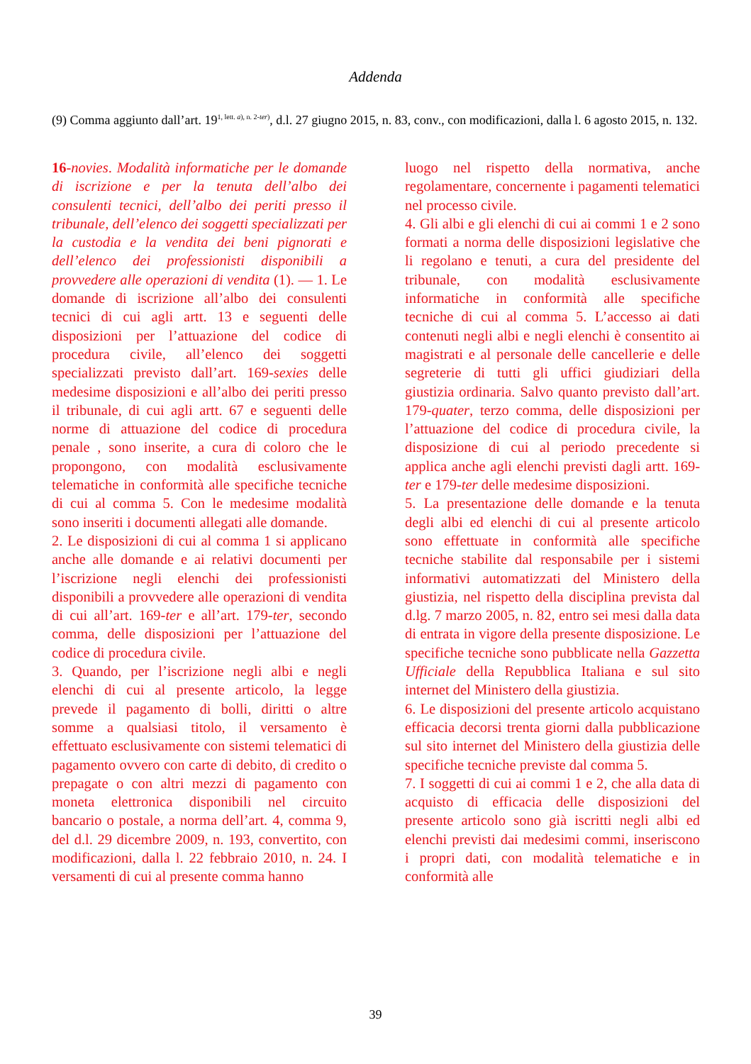Addenda
(9) Comma aggiunto dall’art. 19<sup>1, lett. a), n. 2-ter)</sup>, d.l. 27 giugno 2015, n. 83, conv., con modificazioni, dalla l. 6 agosto 2015, n. 132.
16-novies. Modalità informatiche per le domande di iscrizione e per la tenuta dell’albo dei consulenti tecnici, dell’albo dei periti presso il tribunale, dell’elenco dei soggetti specializzati per la custodia e la vendita dei beni pignorati e dell’elenco dei professionisti disponibili a provvedere alle operazioni di vendita (1). — 1. Le domande di iscrizione all’albo dei consulenti tecnici di cui agli artt. 13 e seguenti delle disposizioni per l’attuazione del codice di procedura civile, all’elenco dei soggetti specializzati previsto dall’art. 169-sexies delle medesime disposizioni e all’albo dei periti presso il tribunale, di cui agli artt. 67 e seguenti delle norme di attuazione del codice di procedura penale , sono inserite, a cura di coloro che le propongono, con modalità esclusivamente telematiche in conformità alle specifiche tecniche di cui al comma 5. Con le medesime modalità sono inseriti i documenti allegati alle domande.
2. Le disposizioni di cui al comma 1 si applicano anche alle domande e ai relativi documenti per l’iscrizione negli elenchi dei professionisti disponibili a provvedere alle operazioni di vendita di cui all’art. 169-ter e all’art. 179-ter, secondo comma, delle disposizioni per l’attuazione del codice di procedura civile.
3. Quando, per l’iscrizione negli albi e negli elenchi di cui al presente articolo, la legge prevede il pagamento di bolli, diritti o altre somme a qualsiasi titolo, il versamento è effettuato esclusivamente con sistemi telematici di pagamento ovvero con carte di debito, di credito o prepagate o con altri mezzi di pagamento con moneta elettronica disponibili nel circuito bancario o postale, a norma dell’art. 4, comma 9, del d.l. 29 dicembre 2009, n. 193, convertito, con modificazioni, dalla l. 22 febbraio 2010, n. 24. I versamenti di cui al presente comma hanno
luogo nel rispetto della normativa, anche regolamentare, concernente i pagamenti telematici nel processo civile.
4. Gli albi e gli elenchi di cui ai commi 1 e 2 sono formati a norma delle disposizioni legislative che li regolano e tenuti, a cura del presidente del tribunale, con modalità esclusivamente informatiche in conformità alle specifiche tecniche di cui al comma 5. L’accesso ai dati contenuti negli albi e negli elenchi è consentito ai magistrati e al personale delle cancellerie e delle segreterie di tutti gli uffici giudiziari della giustizia ordinaria. Salvo quanto previsto dall’art. 179-quater, terzo comma, delle disposizioni per l’attuazione del codice di procedura civile, la disposizione di cui al periodo precedente si applica anche agli elenchi previsti dagli artt. 169-ter e 179-ter delle medesime disposizioni.
5. La presentazione delle domande e la tenuta degli albi ed elenchi di cui al presente articolo sono effettuate in conformità alle specifiche tecniche stabilite dal responsabile per i sistemi informativi automatizzati del Ministero della giustizia, nel rispetto della disciplina prevista dal d.lg. 7 marzo 2005, n. 82, entro sei mesi dalla data di entrata in vigore della presente disposizione. Le specifiche tecniche sono pubblicate nella Gazzetta Ufficiale della Repubblica Italiana e sul sito internet del Ministero della giustizia.
6. Le disposizioni del presente articolo acquistano efficacia decorsi trenta giorni dalla pubblicazione sul sito internet del Ministero della giustizia delle specifiche tecniche previste dal comma 5.
7. I soggetti di cui ai commi 1 e 2, che alla data di acquisto di efficacia delle disposizioni del presente articolo sono già iscritti negli albi ed elenchi previsti dai medesimi commi, inseriscono i propri dati, con modalità telematiche e in conformità alle
39